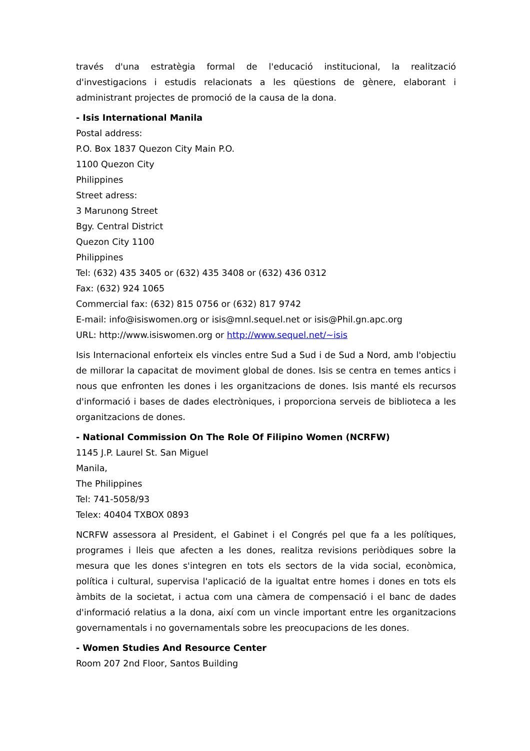través d'una estratègia formal de l'educació institucional, la realització d'investigacions i estudis relacionats a les qüestions de gènere, elaborant i administrant projectes de promoció de la causa de la dona.
- Isis International Manila
Postal address:
P.O. Box 1837 Quezon City Main P.O.
1100 Quezon City
Philippines
Street adress:
3 Marunong Street
Bgy. Central District
Quezon City 1100
Philippines
Tel: (632) 435 3405 or (632) 435 3408 or (632) 436 0312
Fax: (632) 924 1065
Commercial fax: (632) 815 0756 or (632) 817 9742
E-mail: info@isiswomen.org or isis@mnl.sequel.net or isis@Phil.gn.apc.org
URL: http://www.isiswomen.org or http://www.sequel.net/~isis
Isis Internacional enforteix els vincles entre Sud a Sud i de Sud a Nord, amb l'objectiu de millorar la capacitat de moviment global de dones. Isis se centra en temes antics i nous que enfronten les dones i les organitzacions de dones. Isis manté els recursos d'informació i bases de dades electròniques, i proporciona serveis de biblioteca a les organitzacions de dones.
- National Commission On The Role Of Filipino Women (NCRFW)
1145 J.P. Laurel St. San Miguel
Manila,
The Philippines
Tel: 741-5058/93
Telex: 40404 TXBOX 0893
NCRFW assessora al President, el Gabinet i el Congrés pel que fa a les polítiques, programes i lleis que afecten a les dones, realitza revisions periòdiques sobre la mesura que les dones s'integren en tots els sectors de la vida social, econòmica, política i cultural, supervisa l'aplicació de la igualtat entre homes i dones en tots els àmbits de la societat, i actua com una càmera de compensació i el banc de dades d'informació relatius a la dona, així com un vincle important entre les organitzacions governamentals i no governamentals sobre les preocupacions de les dones.
- Women Studies And Resource Center
Room 207 2nd Floor, Santos Building